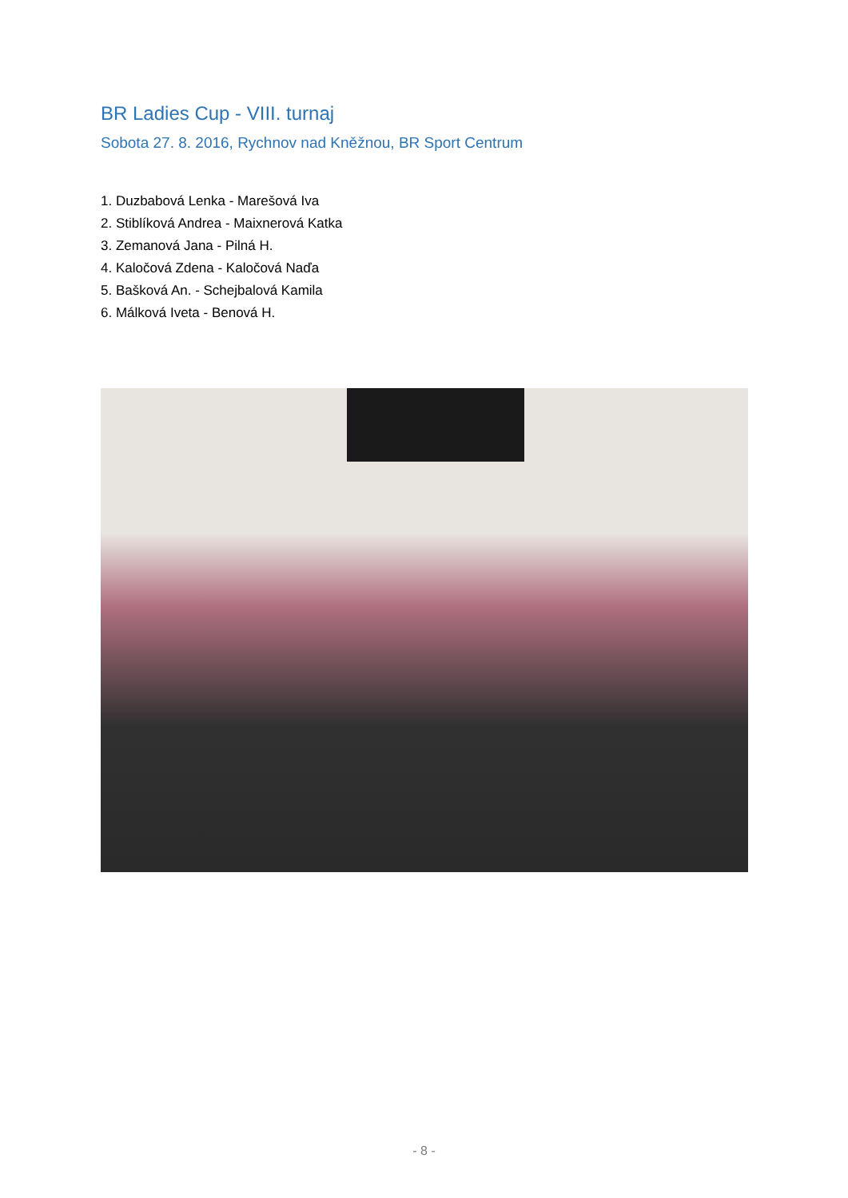BR Ladies Cup - VIII. turnaj
Sobota 27. 8. 2016, Rychnov nad Kněžnou, BR Sport Centrum
1. Duzbabová Lenka - Marešová Iva
2. Stiblíková Andrea - Maixnerová Katka
3. Zemanová Jana - Pilná H.
4. Kaločová Zdena - Kaločová Naďa
5. Bašková An. - Schejbalová Kamila
6. Málková Iveta - Benová H.
- 8 -